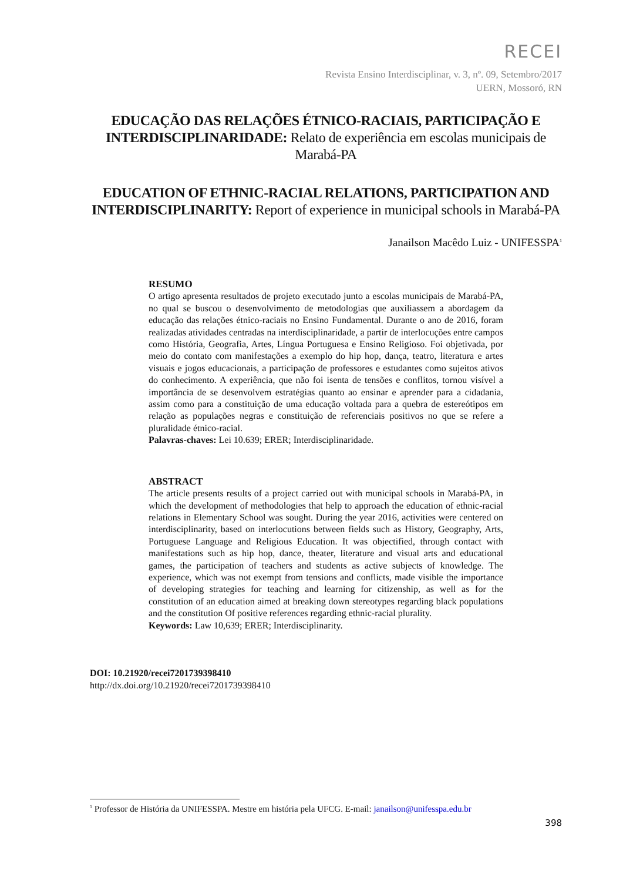RECEI
Revista Ensino Interdisciplinar, v. 3, nº. 09, Setembro/2017
UERN, Mossoró, RN
EDUCAÇÃO DAS RELAÇÕES ÉTNICO-RACIAIS, PARTICIPAÇÃO E INTERDISCIPLINARIDADE: Relato de experiência em escolas municipais de Marabá-PA
EDUCATION OF ETHNIC-RACIAL RELATIONS, PARTICIPATION AND INTERDISCIPLINARITY: Report of experience in municipal schools in Marabá-PA
Janailson Macêdo Luiz - UNIFESSPA<sup>1</sup>
RESUMO
O artigo apresenta resultados de projeto executado junto a escolas municipais de Marabá-PA, no qual se buscou o desenvolvimento de metodologias que auxiliassem a abordagem da educação das relações étnico-raciais no Ensino Fundamental. Durante o ano de 2016, foram realizadas atividades centradas na interdisciplinaridade, a partir de interlocuções entre campos como História, Geografia, Artes, Língua Portuguesa e Ensino Religioso. Foi objetivada, por meio do contato com manifestações a exemplo do hip hop, dança, teatro, literatura e artes visuais e jogos educacionais, a participação de professores e estudantes como sujeitos ativos do conhecimento. A experiência, que não foi isenta de tensões e conflitos, tornou visível a importância de se desenvolvem estratégias quanto ao ensinar e aprender para a cidadania, assim como para a constituição de uma educação voltada para a quebra de estereótipos em relação as populações negras e constituição de referenciais positivos no que se refere a pluralidade étnico-racial.
Palavras-chaves: Lei 10.639; ERER; Interdisciplinaridade.
ABSTRACT
The article presents results of a project carried out with municipal schools in Marabá-PA, in which the development of methodologies that help to approach the education of ethnic-racial relations in Elementary School was sought. During the year 2016, activities were centered on interdisciplinarity, based on interlocutions between fields such as History, Geography, Arts, Portuguese Language and Religious Education. It was objectified, through contact with manifestations such as hip hop, dance, theater, literature and visual arts and educational games, the participation of teachers and students as active subjects of knowledge. The experience, which was not exempt from tensions and conflicts, made visible the importance of developing strategies for teaching and learning for citizenship, as well as for the constitution of an education aimed at breaking down stereotypes regarding black populations and the constitution Of positive references regarding ethnic-racial plurality.
Keywords: Law 10,639; ERER; Interdisciplinarity.
DOI: 10.21920/recei7201739398410
http://dx.doi.org/10.21920/recei7201739398410
<sup>1</sup> Professor de História da UNIFESSPA. Mestre em história pela UFCG. E-mail: janailson@unifesspa.edu.br
398